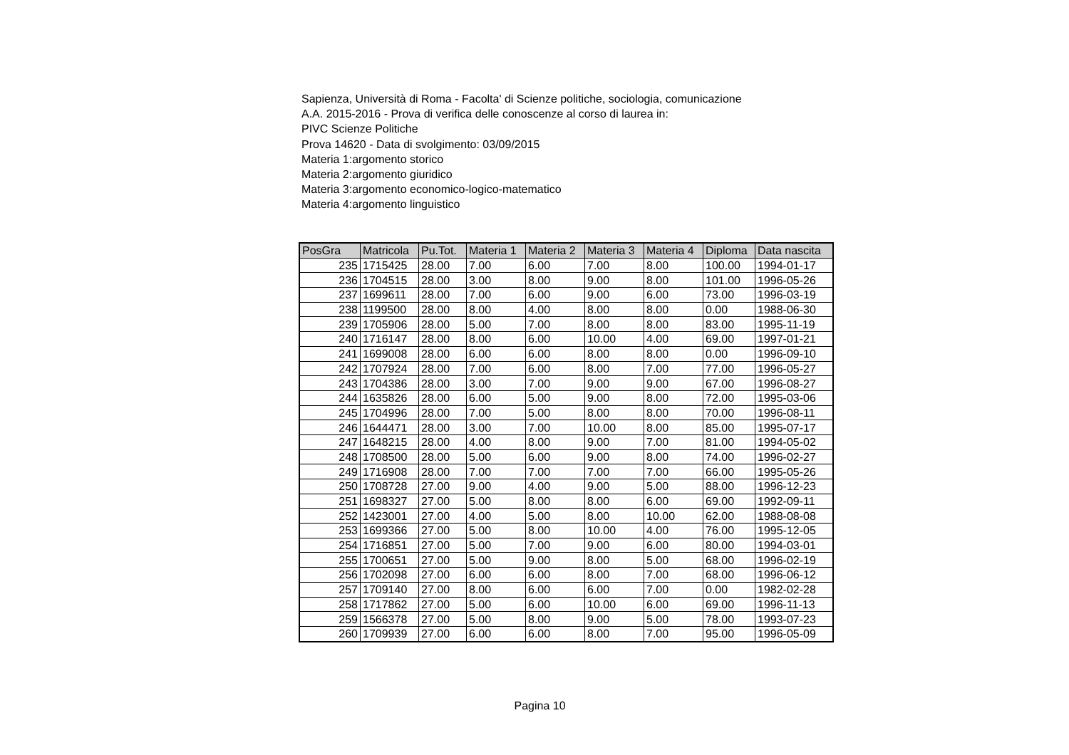Sapienza, Università di Roma - Facolta' di Scienze politiche, sociologia, comunicazione
A.A. 2015-2016 - Prova di verifica delle conoscenze al corso di laurea in:
PIVC Scienze Politiche
Prova 14620 - Data di svolgimento: 03/09/2015
Materia 1:argomento storico
Materia 2:argomento giuridico
Materia 3:argomento economico-logico-matematico
Materia 4:argomento linguistico
| PosGra | Matricola | Pu.Tot. | Materia 1 | Materia 2 | Materia 3 | Materia 4 | Diploma | Data nascita |
| --- | --- | --- | --- | --- | --- | --- | --- | --- |
| 235 | 1715425 | 28.00 | 7.00 | 6.00 | 7.00 | 8.00 | 100.00 | 1994-01-17 |
| 236 | 1704515 | 28.00 | 3.00 | 8.00 | 9.00 | 8.00 | 101.00 | 1996-05-26 |
| 237 | 1699611 | 28.00 | 7.00 | 6.00 | 9.00 | 6.00 | 73.00 | 1996-03-19 |
| 238 | 1199500 | 28.00 | 8.00 | 4.00 | 8.00 | 8.00 | 0.00 | 1988-06-30 |
| 239 | 1705906 | 28.00 | 5.00 | 7.00 | 8.00 | 8.00 | 83.00 | 1995-11-19 |
| 240 | 1716147 | 28.00 | 8.00 | 6.00 | 10.00 | 4.00 | 69.00 | 1997-01-21 |
| 241 | 1699008 | 28.00 | 6.00 | 6.00 | 8.00 | 8.00 | 0.00 | 1996-09-10 |
| 242 | 1707924 | 28.00 | 7.00 | 6.00 | 8.00 | 7.00 | 77.00 | 1996-05-27 |
| 243 | 1704386 | 28.00 | 3.00 | 7.00 | 9.00 | 9.00 | 67.00 | 1996-08-27 |
| 244 | 1635826 | 28.00 | 6.00 | 5.00 | 9.00 | 8.00 | 72.00 | 1995-03-06 |
| 245 | 1704996 | 28.00 | 7.00 | 5.00 | 8.00 | 8.00 | 70.00 | 1996-08-11 |
| 246 | 1644471 | 28.00 | 3.00 | 7.00 | 10.00 | 8.00 | 85.00 | 1995-07-17 |
| 247 | 1648215 | 28.00 | 4.00 | 8.00 | 9.00 | 7.00 | 81.00 | 1994-05-02 |
| 248 | 1708500 | 28.00 | 5.00 | 6.00 | 9.00 | 8.00 | 74.00 | 1996-02-27 |
| 249 | 1716908 | 28.00 | 7.00 | 7.00 | 7.00 | 7.00 | 66.00 | 1995-05-26 |
| 250 | 1708728 | 27.00 | 9.00 | 4.00 | 9.00 | 5.00 | 88.00 | 1996-12-23 |
| 251 | 1698327 | 27.00 | 5.00 | 8.00 | 8.00 | 6.00 | 69.00 | 1992-09-11 |
| 252 | 1423001 | 27.00 | 4.00 | 5.00 | 8.00 | 10.00 | 62.00 | 1988-08-08 |
| 253 | 1699366 | 27.00 | 5.00 | 8.00 | 10.00 | 4.00 | 76.00 | 1995-12-05 |
| 254 | 1716851 | 27.00 | 5.00 | 7.00 | 9.00 | 6.00 | 80.00 | 1994-03-01 |
| 255 | 1700651 | 27.00 | 5.00 | 9.00 | 8.00 | 5.00 | 68.00 | 1996-02-19 |
| 256 | 1702098 | 27.00 | 6.00 | 6.00 | 8.00 | 7.00 | 68.00 | 1996-06-12 |
| 257 | 1709140 | 27.00 | 8.00 | 6.00 | 6.00 | 7.00 | 0.00 | 1982-02-28 |
| 258 | 1717862 | 27.00 | 5.00 | 6.00 | 10.00 | 6.00 | 69.00 | 1996-11-13 |
| 259 | 1566378 | 27.00 | 5.00 | 8.00 | 9.00 | 5.00 | 78.00 | 1993-07-23 |
| 260 | 1709939 | 27.00 | 6.00 | 6.00 | 8.00 | 7.00 | 95.00 | 1996-05-09 |
Pagina 10